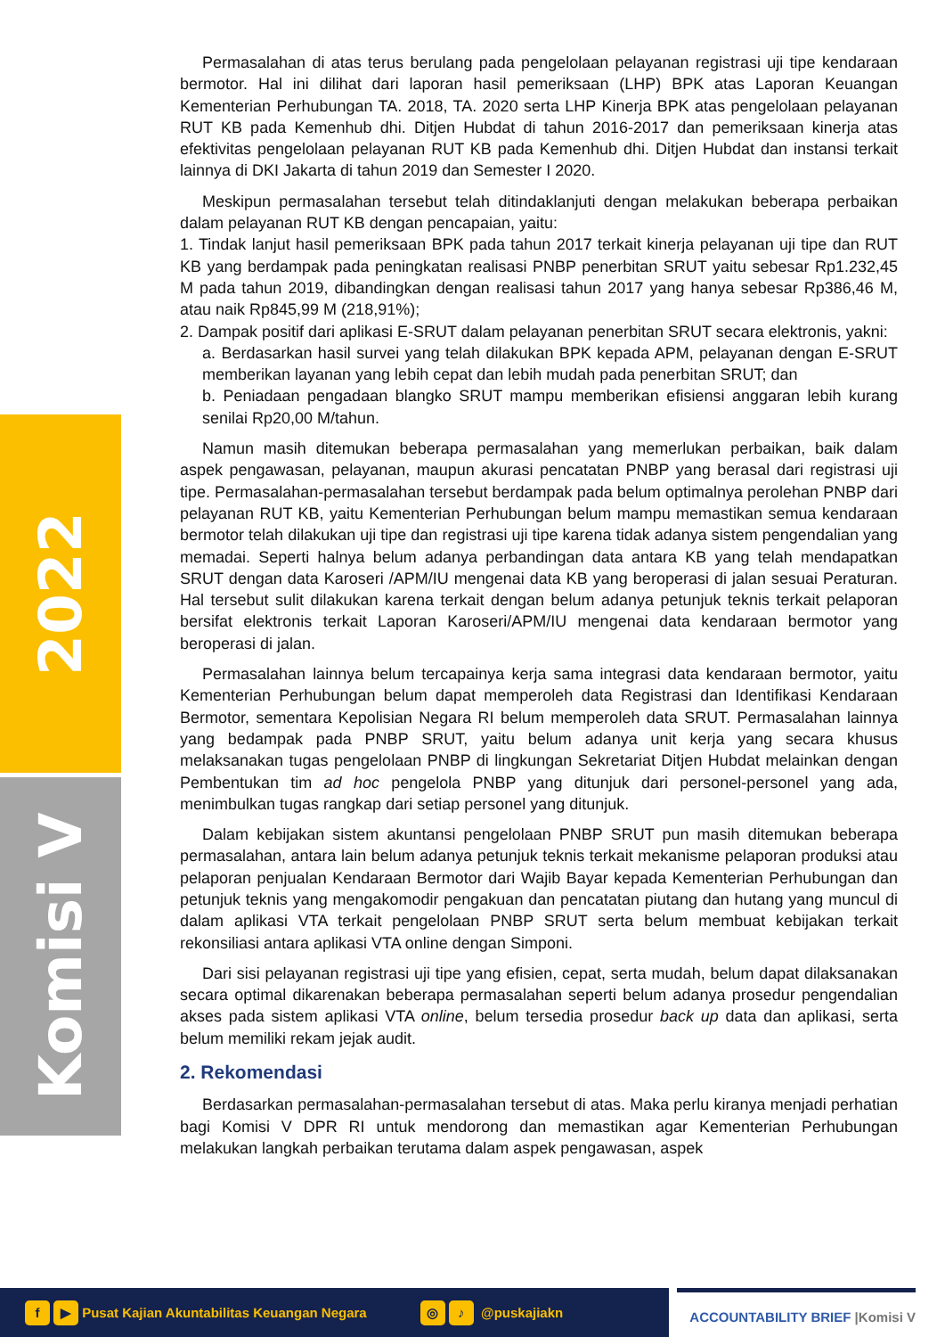2022
Komisi V
Permasalahan di atas terus berulang pada pengelolaan pelayanan registrasi uji tipe kendaraan bermotor. Hal ini dilihat dari laporan hasil pemeriksaan (LHP) BPK atas Laporan Keuangan Kementerian Perhubungan TA. 2018, TA. 2020 serta LHP Kinerja BPK atas pengelolaan pelayanan RUT KB pada Kemenhub dhi. Ditjen Hubdat di tahun 2016-2017 dan pemeriksaan kinerja atas efektivitas pengelolaan pelayanan RUT KB pada Kemenhub dhi. Ditjen Hubdat dan instansi terkait lainnya di DKI Jakarta di tahun 2019 dan Semester I 2020.
Meskipun permasalahan tersebut telah ditindaklanjuti dengan melakukan beberapa perbaikan dalam pelayanan RUT KB dengan pencapaian, yaitu:
1. Tindak lanjut hasil pemeriksaan BPK pada tahun 2017 terkait kinerja pelayanan uji tipe dan RUT KB yang berdampak pada peningkatan realisasi PNBP penerbitan SRUT yaitu sebesar Rp1.232,45 M pada tahun 2019, dibandingkan dengan realisasi tahun 2017 yang hanya sebesar Rp386,46 M, atau naik Rp845,99 M (218,91%);
2. Dampak positif dari aplikasi E-SRUT dalam pelayanan penerbitan SRUT secara elektronis, yakni:
a. Berdasarkan hasil survei yang telah dilakukan BPK kepada APM, pelayanan dengan E-SRUT memberikan layanan yang lebih cepat dan lebih mudah pada penerbitan SRUT; dan
b. Peniadaan pengadaan blangko SRUT mampu memberikan efisiensi anggaran lebih kurang senilai Rp20,00 M/tahun.
Namun masih ditemukan beberapa permasalahan yang memerlukan perbaikan, baik dalam aspek pengawasan, pelayanan, maupun akurasi pencatatan PNBP yang berasal dari registrasi uji tipe. Permasalahan-permasalahan tersebut berdampak pada belum optimalnya perolehan PNBP dari pelayanan RUT KB, yaitu Kementerian Perhubungan belum mampu memastikan semua kendaraan bermotor telah dilakukan uji tipe dan registrasi uji tipe karena tidak adanya sistem pengendalian yang memadai. Seperti halnya belum adanya perbandingan data antara KB yang telah mendapatkan SRUT dengan data Karoseri /APM/IU mengenai data KB yang beroperasi di jalan sesuai Peraturan. Hal tersebut sulit dilakukan karena terkait dengan belum adanya petunjuk teknis terkait pelaporan bersifat elektronis terkait Laporan Karoseri/APM/IU mengenai data kendaraan bermotor yang beroperasi di jalan.
Permasalahan lainnya belum tercapainya kerja sama integrasi data kendaraan bermotor, yaitu Kementerian Perhubungan belum dapat memperoleh data Registrasi dan Identifikasi Kendaraan Bermotor, sementara Kepolisian Negara RI belum memperoleh data SRUT. Permasalahan lainnya yang bedampak pada PNBP SRUT, yaitu belum adanya unit kerja yang secara khusus melaksanakan tugas pengelolaan PNBP di lingkungan Sekretariat Ditjen Hubdat melainkan dengan Pembentukan tim ad hoc pengelola PNBP yang ditunjuk dari personel-personel yang ada, menimbulkan tugas rangkap dari setiap personel yang ditunjuk.
Dalam kebijakan sistem akuntansi pengelolaan PNBP SRUT pun masih ditemukan beberapa permasalahan, antara lain belum adanya petunjuk teknis terkait mekanisme pelaporan produksi atau pelaporan penjualan Kendaraan Bermotor dari Wajib Bayar kepada Kementerian Perhubungan dan petunjuk teknis yang mengakomodir pengakuan dan pencatatan piutang dan hutang yang muncul di dalam aplikasi VTA terkait pengelolaan PNBP SRUT serta belum membuat kebijakan terkait rekonsiliasi antara aplikasi VTA online dengan Simponi.
Dari sisi pelayanan registrasi uji tipe yang efisien, cepat, serta mudah, belum dapat dilaksanakan secara optimal dikarenakan beberapa permasalahan seperti belum adanya prosedur pengendalian akses pada sistem aplikasi VTA online, belum tersedia prosedur back up data dan aplikasi, serta belum memiliki rekam jejak audit.
2. Rekomendasi
Berdasarkan permasalahan-permasalahan tersebut di atas. Maka perlu kiranya menjadi perhatian bagi Komisi V DPR RI untuk mendorong dan memastikan agar Kementerian Perhubungan melakukan langkah perbaikan terutama dalam aspek pengawasan, aspek
f ▶ Pusat Kajian Akuntabilitas Keuangan Negara ◎ ♪ @puskajiakn
ACCOUNTABILITY BRIEF |Komisi V